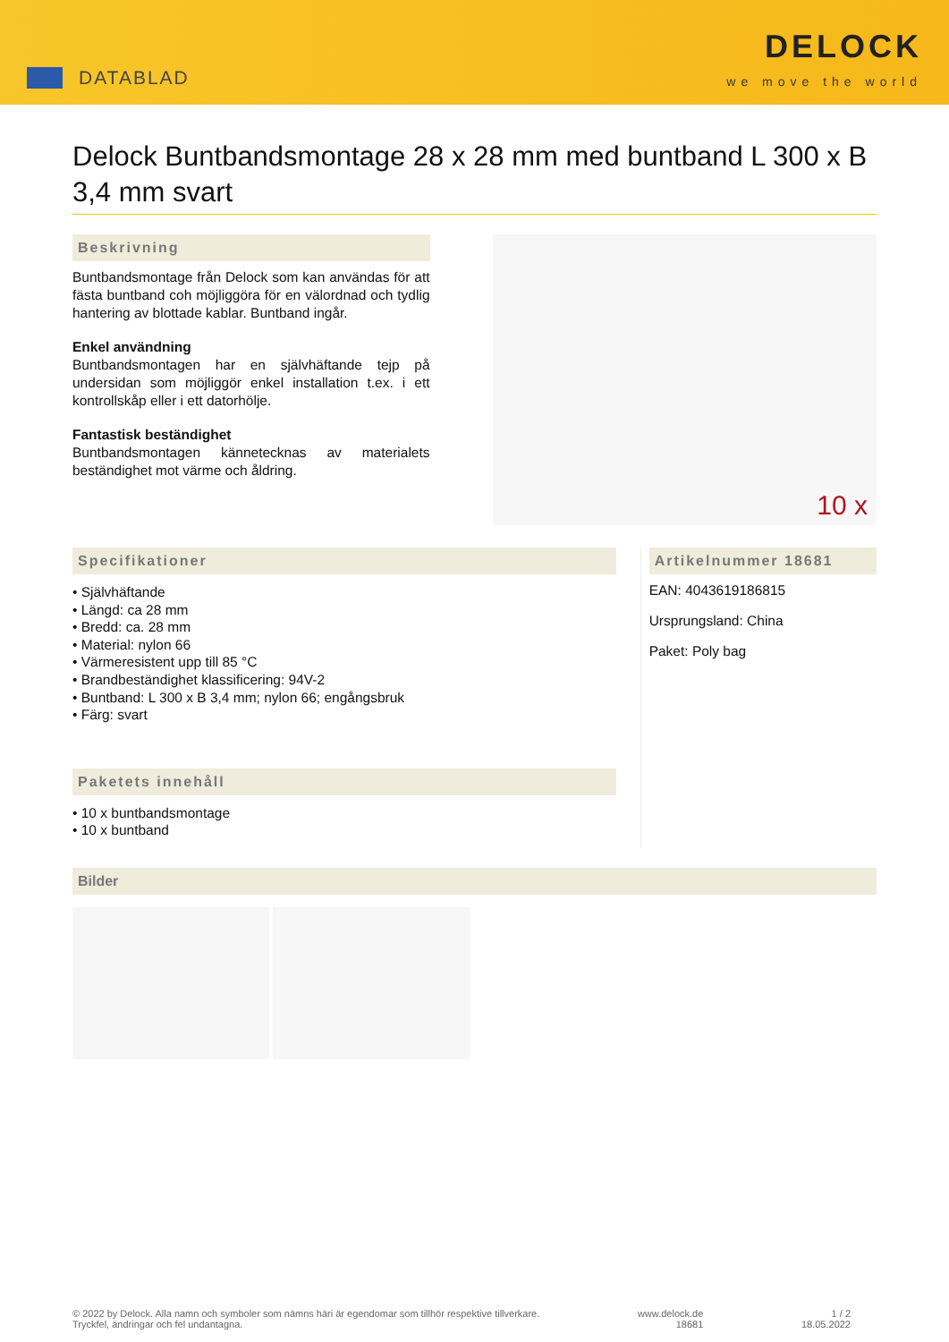DATABLAD
DELOCK
we move the world
Delock Buntbandsmontage 28 x 28 mm med buntband L 300 x B 3,4 mm svart
Beskrivning
Buntbandsmontage från Delock som kan användas för att fästa buntband coh möjliggöra för en välordnad och tydlig hantering av blottade kablar. Buntband ingår.
Enkel användning
Buntbandsmontagen har en självhäftande tejp på undersidan som möjliggör enkel installation t.ex. i ett kontrollskåp eller i ett datorhölje.
Fantastisk beständighet
Buntbandsmontagen kännetecknas av materialets beständighet mot värme och åldring.
10 x
Specifikationer
• Självhäftande
• Längd: ca 28 mm
• Bredd: ca. 28 mm
• Material: nylon 66
• Värmeresistent upp till 85 °C
• Brandbeständighet klassificering: 94V-2
• Buntband: L 300 x B 3,4 mm; nylon 66; engångsbruk
• Färg: svart
Paketets innehåll
• 10 x buntbandsmontage
• 10 x buntband
Artikelnummer 18681
EAN: 4043619186815
Ursprungsland: China
Paket: Poly bag
Bilder
© 2022 by Delock. Alla namn och symboler som nämns häri är egendomar som tillhör respektive tillverkare.
Tryckfel, ändringar och fel undantagna.
www.delock.de
18681
1 / 2
18.05.2022